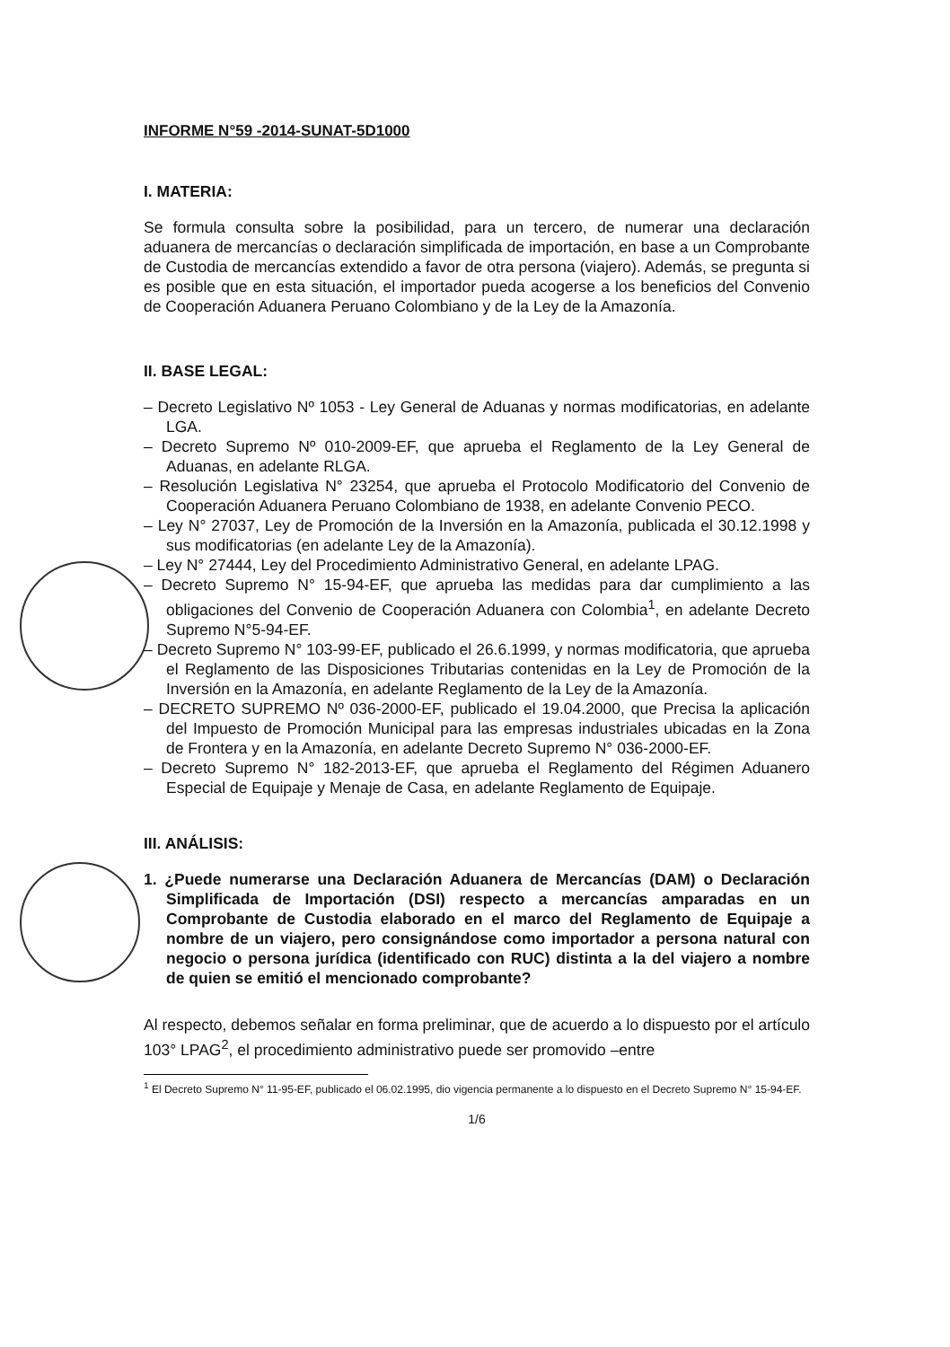INFORME N°59 -2014-SUNAT-5D1000
I. MATERIA:
Se formula consulta sobre la posibilidad, para un tercero, de numerar una declaración aduanera de mercancías o declaración simplificada de importación, en base a un Comprobante de Custodia de mercancías extendido a favor de otra persona (viajero). Además, se pregunta si es posible que en esta situación, el importador pueda acogerse a los beneficios del Convenio de Cooperación Aduanera Peruano Colombiano y de la Ley de la Amazonía.
II. BASE LEGAL:
– Decreto Legislativo Nº 1053 - Ley General de Aduanas y normas modificatorias, en adelante LGA.
– Decreto Supremo Nº 010-2009-EF, que aprueba el Reglamento de la Ley General de Aduanas, en adelante RLGA.
– Resolución Legislativa N° 23254, que aprueba el Protocolo Modificatorio del Convenio de Cooperación Aduanera Peruano Colombiano de 1938, en adelante Convenio PECO.
– Ley N° 27037, Ley de Promoción de la Inversión en la Amazonía, publicada el 30.12.1998 y sus modificatorias (en adelante Ley de la Amazonía).
– Ley N° 27444, Ley del Procedimiento Administrativo General, en adelante LPAG.
– Decreto Supremo N° 15-94-EF, que aprueba las medidas para dar cumplimiento a las obligaciones del Convenio de Cooperación Aduanera con Colombia<sup>1</sup>, en adelante Decreto Supremo N°5-94-EF.
– Decreto Supremo N° 103-99-EF, publicado el 26.6.1999, y normas modificatoria, que aprueba el Reglamento de las Disposiciones Tributarias contenidas en la Ley de Promoción de la Inversión en la Amazonía, en adelante Reglamento de la Ley de la Amazonía.
– DECRETO SUPREMO Nº 036-2000-EF, publicado el 19.04.2000, que Precisa la aplicación del Impuesto de Promoción Municipal para las empresas industriales ubicadas en la Zona de Frontera y en la Amazonía, en adelante Decreto Supremo N° 036-2000-EF.
– Decreto Supremo N° 182-2013-EF, que aprueba el Reglamento del Régimen Aduanero Especial de Equipaje y Menaje de Casa, en adelante Reglamento de Equipaje.
III. ANÁLISIS:
1. ¿Puede numerarse una Declaración Aduanera de Mercancías (DAM) o Declaración Simplificada de Importación (DSI) respecto a mercancías amparadas en un Comprobante de Custodia elaborado en el marco del Reglamento de Equipaje a nombre de un viajero, pero consignándose como importador a persona natural con negocio o persona jurídica (identificado con RUC) distinta a la del viajero a nombre de quien se emitió el mencionado comprobante?
Al respecto, debemos señalar en forma preliminar, que de acuerdo a lo dispuesto por el artículo 103° LPAG<sup>2</sup>, el procedimiento administrativo puede ser promovido –entre
<sup>1</sup> El Decreto Supremo N° 11-95-EF, publicado el 06.02.1995, dio vigencia permanente a lo dispuesto en el Decreto Supremo N° 15-94-EF.
1/6